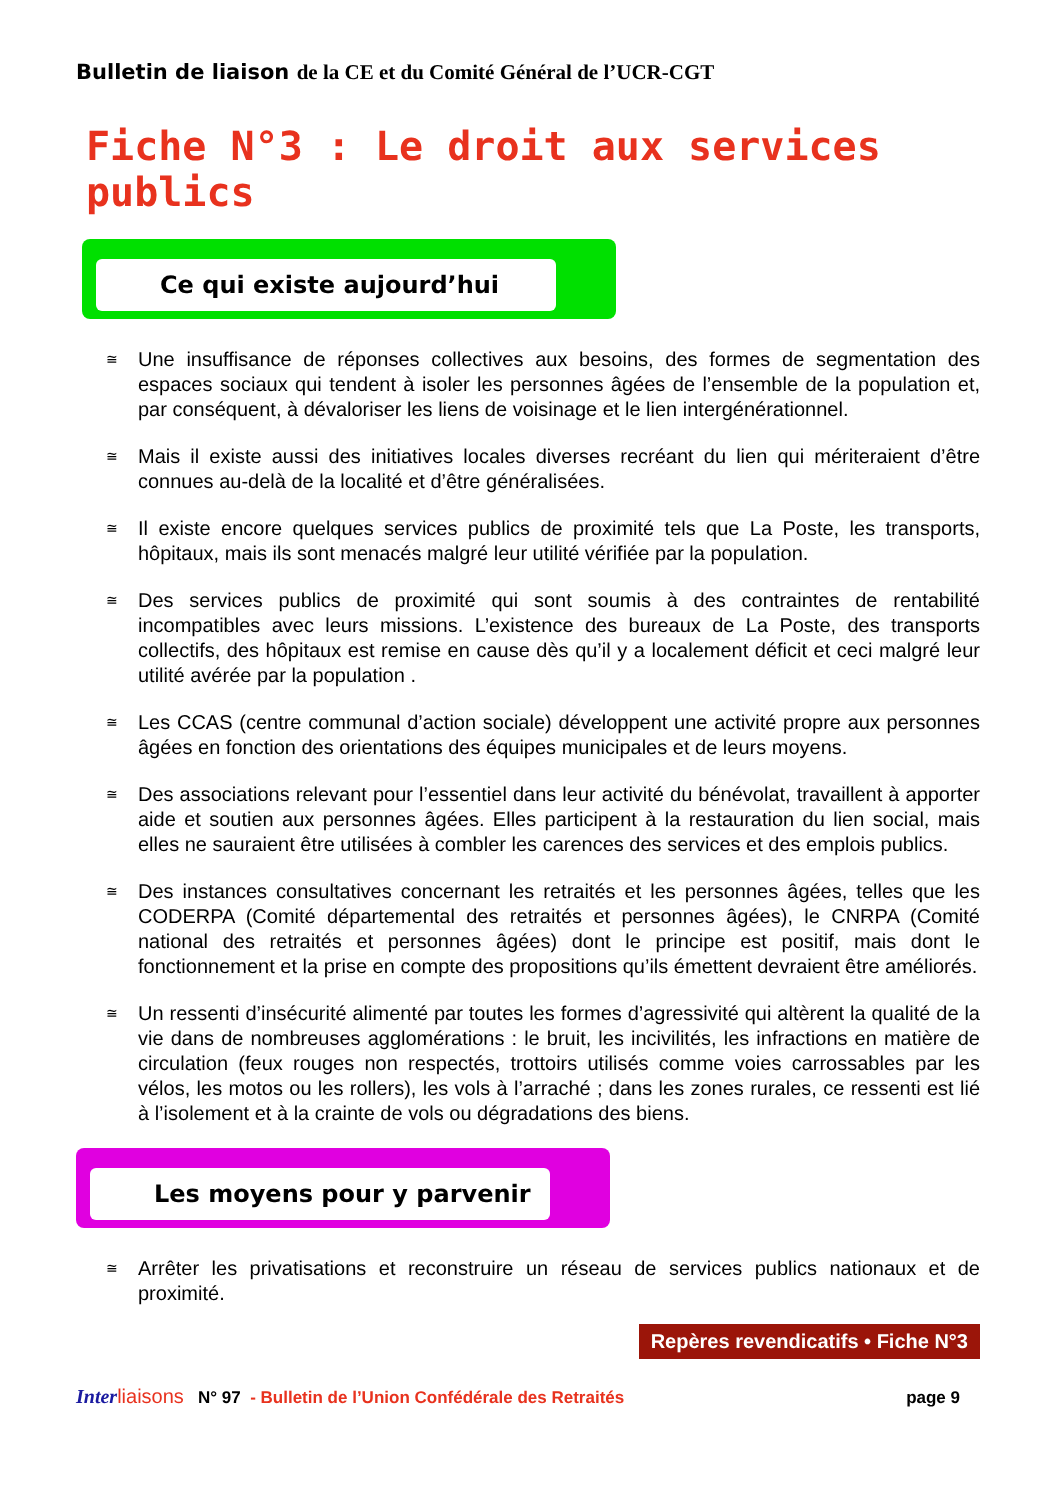Bulletin de liaison de la CE et du Comité Général de l’UCR-CGT
Fiche N°3 : Le droit aux services publics
Ce qui existe aujourd’hui
≅ Une insuffisance de réponses collectives aux besoins, des formes de segmentation des espaces sociaux qui tendent à isoler les personnes âgées de l’ensemble de la population et, par conséquent, à dévaloriser les liens de voisinage et le lien intergénérationnel.
≅ Mais il existe aussi des initiatives locales diverses recréant du lien qui mériteraient d’être connues au-delà de la localité et d’être généralisées.
≅ Il existe encore quelques services publics de proximité tels que La Poste, les transports, hôpitaux, mais ils sont menacés malgré leur utilité vérifiée par la population.
≅ Des services publics de proximité qui sont soumis à des contraintes de rentabilité incompatibles avec leurs missions. L’existence des bureaux de La Poste, des transports collectifs, des hôpitaux est remise en cause dès qu’il y a localement déficit et ceci malgré leur utilité avérée par la population .
≅ Les CCAS (centre communal d’action sociale) développent une activité propre aux personnes âgées en fonction des orientations des équipes municipales et de leurs moyens.
≅ Des associations relevant pour l’essentiel dans leur activité du bénévolat, travaillent à apporter aide et soutien aux personnes âgées. Elles participent à la restauration du lien social, mais elles ne sauraient être utilisées à combler les carences des services et des emplois publics.
≅ Des instances consultatives concernant les retraités et les personnes âgées, telles que les CODERPA (Comité départemental des retraités et personnes âgées), le CNRPA (Comité national des retraités et personnes âgées) dont le principe est positif, mais dont le fonctionnement et la prise en compte des propositions qu’ils émettent devraient être améliorés.
≅ Un ressenti d’insécurité alimenté par toutes les formes d’agressivité qui altèrent la qualité de la vie dans de nombreuses agglomérations : le bruit, les incivilités, les infractions en matière de circulation (feux rouges non respectés, trottoirs utilisés comme voies carrossables par les vélos, les motos ou les rollers), les vols à l’arraché ; dans les zones rurales, ce ressenti est lié à l’isolement et à la crainte de vols ou dégradations des biens.
Les moyens pour y parvenir
≅ Arrêter les privatisations et reconstruire un réseau de services publics nationaux et de proximité.
Repères revendicatifs • Fiche N°3
Inter liaisons N° 97 - Bulletin de l’Union Confédérale des Retraités page 9